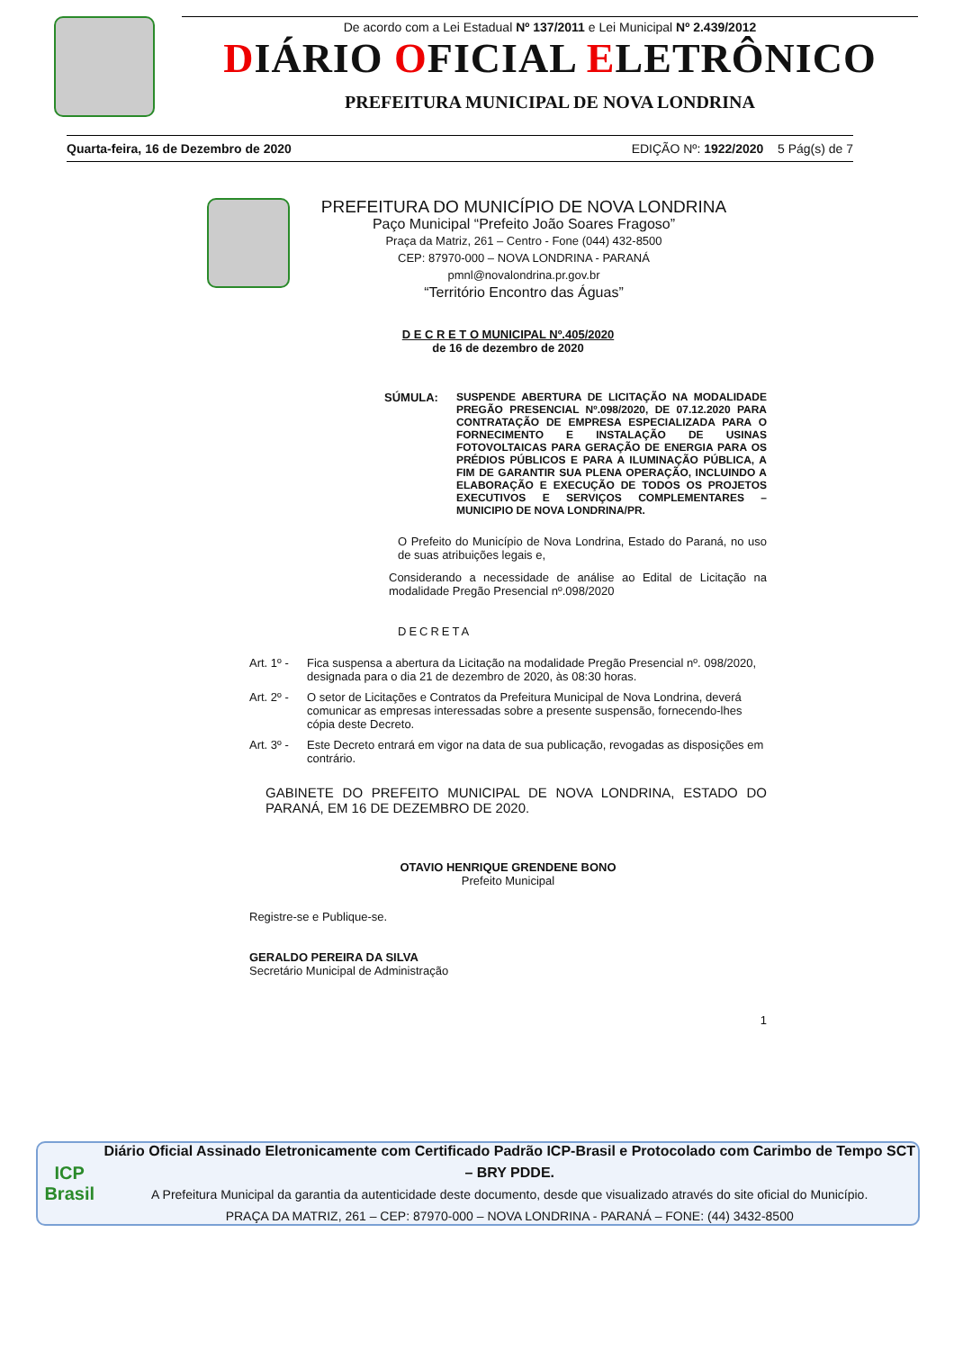De acordo com a Lei Estadual Nº 137/2011 e Lei Municipal Nº 2.439/2012
DIÁRIO OFICIAL ELETRÔNICO
PREFEITURA MUNICIPAL DE NOVA LONDRINA
Quarta-feira, 16 de Dezembro de 2020 EDIÇÃO Nº: 1922/2020 5 Pág(s) de 7
PREFEITURA DO MUNICÍPIO DE NOVA LONDRINA
Paço Municipal “Prefeito João Soares Fragoso”
Praça da Matriz, 261 – Centro - Fone (044) 432-8500
CEP: 87970-000 – NOVA LONDRINA - PARANÁ
pmnl@novalondrina.pr.gov.br
“Território Encontro das Águas”
D E C R E T O MUNICIPAL Nº.405/2020
de 16 de dezembro de 2020
SÚMULA: SUSPENDE ABERTURA DE LICITAÇÃO NA MODALIDADE PREGÃO PRESENCIAL Nº.098/2020, DE 07.12.2020 PARA CONTRATAÇÃO DE EMPRESA ESPECIALIZADA PARA O FORNECIMENTO E INSTALAÇÃO DE USINAS FOTOVOLTAICAS PARA GERAÇÃO DE ENERGIA PARA OS PRÉDIOS PÚBLICOS E PARA A ILUMINAÇÃO PÚBLICA, A FIM DE GARANTIR SUA PLENA OPERAÇÃO, INCLUINDO A ELABORAÇÃO E EXECUÇÃO DE TODOS OS PROJETOS EXECUTIVOS E SERVIÇOS COMPLEMENTARES – MUNICIPIO DE NOVA LONDRINA/PR.
O Prefeito do Município de Nova Londrina, Estado do Paraná, no uso de suas atribuições legais e,
Considerando a necessidade de análise ao Edital de Licitação na modalidade Pregão Presencial nº.098/2020
DECRETA
Art. 1º -
Fica suspensa a abertura da Licitação na modalidade Pregão Presencial nº. 098/2020, designada para o dia 21 de dezembro de 2020, às 08:30 horas.
Art. 2º -
O setor de Licitações e Contratos da Prefeitura Municipal de Nova Londrina, deverá comunicar as empresas interessadas sobre a presente suspensão, fornecendo-lhes cópia deste Decreto.
Art. 3º -
Este Decreto entrará em vigor na data de sua publicação, revogadas as disposições em contrário.
GABINETE DO PREFEITO MUNICIPAL DE NOVA LONDRINA, ESTADO DO PARANÁ, EM 16 DE DEZEMBRO DE 2020.
OTAVIO HENRIQUE GRENDENE BONO
Prefeito Municipal
Registre-se e Publique-se.
GERALDO PEREIRA DA SILVA
Secretário Municipal de Administração
1
ICP
Brasil
Diário Oficial Assinado Eletronicamente com Certificado Padrão ICP-Brasil e Protocolado com Carimbo de Tempo SCT – BRY PDDE.
A Prefeitura Municipal da garantia da autenticidade deste documento, desde que visualizado através do site oficial do Município.
PRAÇA DA MATRIZ, 261 – CEP: 87970-000 – NOVA LONDRINA - PARANÁ – FONE: (44) 3432-8500